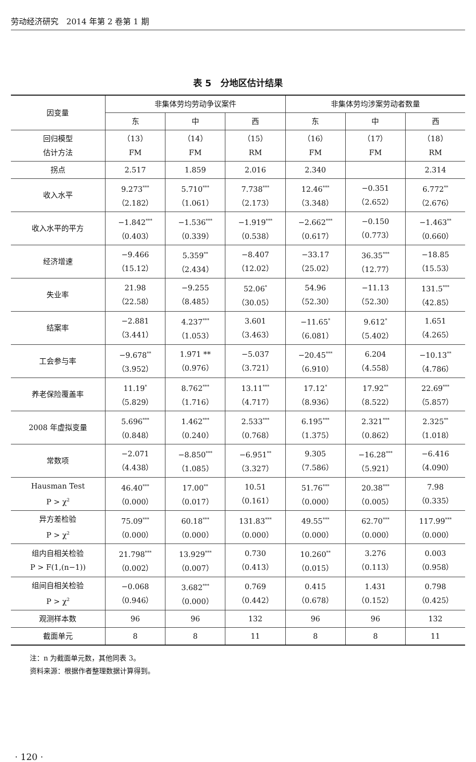劳动经济研究　2014 年第 2 卷第 1 期
表 5　分地区估计结果
| 因变量 | 非集体劳均劳动争议案件 | | | 非集体劳均涉案劳动者数量 | | |
| --- | --- | --- | --- | --- | --- | --- |
| | 东 | 中 | 西 | 东 | 中 | 西 |
| 回归模型 估计方法 | （13） FM | （14） FM | （15） RM | （16） FM | （17） FM | （18） RM |
| 拐点 | 2.517 | 1.859 | 2.016 | 2.340 | | 2.314 |
| 收入水平 | 9.273<sup>***</sup> （2.182） | 5.710<sup>***</sup> （1.061） | 7.738<sup>***</sup> （2.173） | 12.46<sup>***</sup> （3.348） | −0.351 （2.652） | 6.772<sup>**</sup> （2.676） |
| 收入水平的平方 | −1.842<sup>***</sup> （0.403） | −1.536<sup>***</sup> （0.339） | −1.919<sup>***</sup> （0.538） | −2.662<sup>***</sup> （0.617） | −0.150 （0.773） | −1.463<sup>**</sup> （0.660） |
| 经济增速 | −9.466 （15.12） | 5.359<sup>**</sup> （2.434） | −8.407 （12.02） | −33.17 （25.02） | 36.35<sup>***</sup> （12.77） | −18.85 （15.53） |
| 失业率 | 21.98 （22.58） | −9.255 （8.485） | 52.06<sup>*</sup> （30.05） | 54.96 （52.30） | −11.13 （52.30） | 131.5<sup>***</sup> （42.85） |
| 结案率 | −2.881 （3.441） | 4.237<sup>***</sup> （1.053） | 3.601 （3.463） | −11.65<sup>*</sup> （6.081） | 9.612<sup>*</sup> （5.402） | 1.651 （4.265） |
| 工会参与率 | −9.678<sup>**</sup> （3.952） | 1.971 ** （0.976） | −5.037 （3.721） | −20.45<sup>***</sup> （6.910） | 6.204 （4.558） | −10.13<sup>**</sup> （4.786） |
| 养老保险覆盖率 | 11.19<sup>*</sup> （5.829） | 8.762<sup>***</sup> （1.716） | 13.11<sup>***</sup> （4.717） | 17.12<sup>*</sup> （8.936） | 17.92<sup>**</sup> （8.522） | 22.69<sup>***</sup> （5.857） |
| 2008 年虚拟变量 | 5.696<sup>***</sup> （0.848） | 1.462<sup>***</sup> （0.240） | 2.533<sup>***</sup> （0.768） | 6.195<sup>***</sup> （1.375） | 2.321<sup>***</sup> （0.862） | 2.325<sup>**</sup> （1.018） |
| 常数项 | −2.071 （4.438） | −8.850<sup>***</sup> （1.085） | −6.951<sup>**</sup> （3.327） | 9.305 （7.586） | −16.28<sup>***</sup> （5.921） | −6.416 （4.090） |
| Hausman Test P > χ<sup>2</sup> | 46.40<sup>***</sup> （0.000） | 17.00<sup>**</sup> （0.017） | 10.51 （0.161） | 51.76<sup>***</sup> （0.000） | 20.38<sup>***</sup> （0.005） | 7.98 （0.335） |
| 异方差检验 P > χ<sup>2</sup> | 75.09<sup>***</sup> （0.000） | 60.18<sup>***</sup> （0.000） | 131.83<sup>***</sup> （0.000） | 49.55<sup>***</sup> （0.000） | 62.70<sup>***</sup> （0.000） | 117.99<sup>***</sup> （0.000） |
| 组内自相关检验 P > F(1,(n−1)) | 21.798<sup>***</sup> （0.002） | 13.929<sup>***</sup> （0.007） | 0.730 （0.413） | 10.260<sup>**</sup> （0.015） | 3.276 （0.113） | 0.003 （0.958） |
| 组间自相关检验 P > χ<sup>2</sup> | −0.068 （0.946） | 3.682<sup>***</sup> （0.000） | 0.769 （0.442） | 0.415 （0.678） | 1.431 （0.152） | 0.798 （0.425） |
| 观测样本数 | 96 | 96 | 132 | 96 | 96 | 132 |
| 截面单元 | 8 | 8 | 11 | 8 | 8 | 11 |
注：n 为截面单元数，其他同表 3。
资料来源：根据作者整理数据计算得到。
· 120 ·